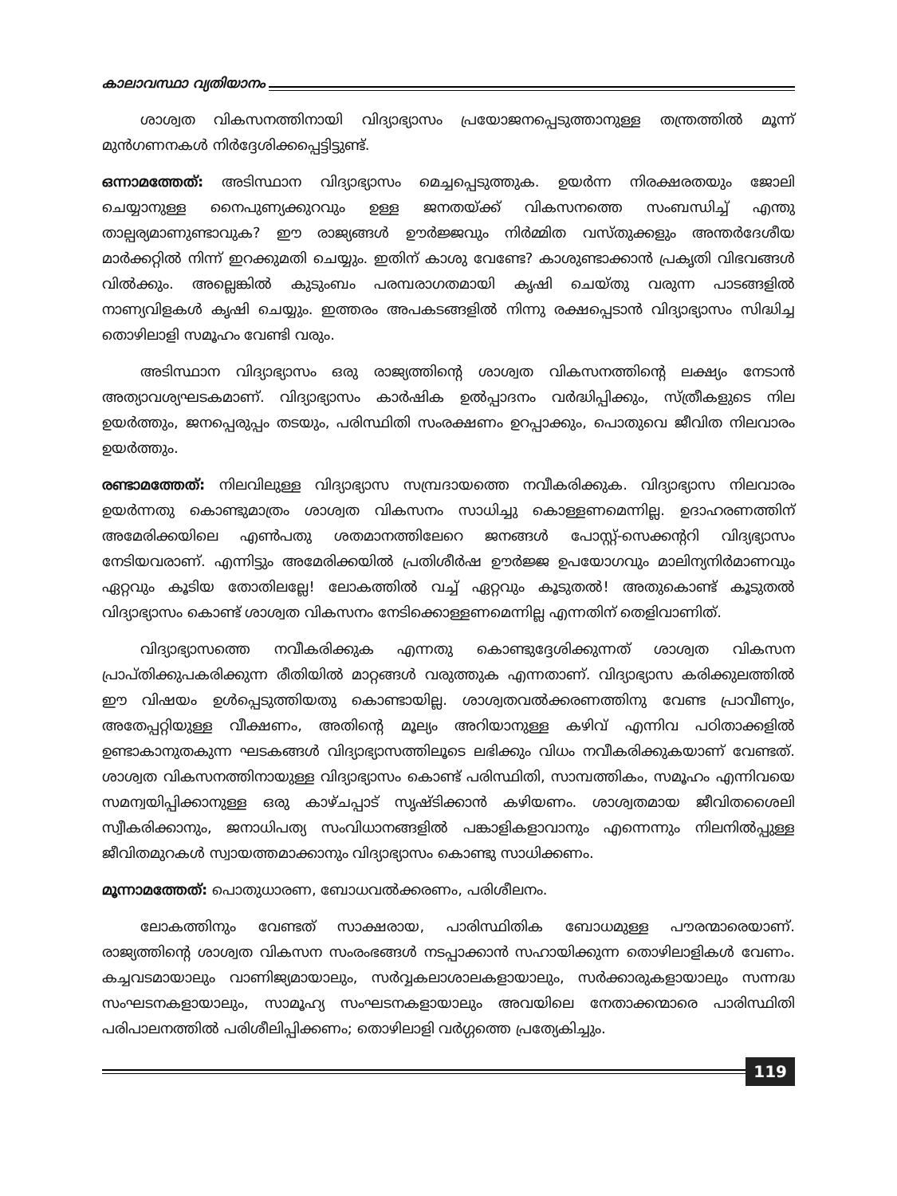കാലാവസ്ഥാ വ്യതിയാനം
ശാശ്വത വികസനത്തിനായി വിദ്യാഭ്യാസം പ്രയോജനപ്പെടുത്താനുള്ള തന്ത്രത്തിൽ മൂന്ന് മുൻഗണനകൾ നിർദ്ദേശിക്കപ്പെട്ടിട്ടുണ്ട്.
ഒന്നാമത്തേത്: അടിസ്ഥാന വിദ്യാഭ്യാസം മെച്ചപ്പെടുത്തുക. ഉയർന്ന നിരക്ഷരതയും ജോലി ചെയ്യാനുള്ള നൈപുണ്യക്കുറവും ഉള്ള ജനതയ്ക്ക് വികസനത്തെ സംബന്ധിച്ച് എന്തു താല്പര്യമാണുണ്ടാവുക? ഈ രാജ്യങ്ങൾ ഊർജ്ജവും നിർമ്മിത വസ്തുക്കളും അന്തർദേശീയ മാർക്കറ്റിൽ നിന്ന് ഇറക്കുമതി ചെയ്യും. ഇതിന് കാശു വേണ്ടേ? കാശുണ്ടാക്കാൻ പ്രകൃതി വിഭവങ്ങൾ വിൽക്കും. അല്ലെങ്കിൽ കുടുംബം പരമ്പരാഗതമായി കൃഷി ചെയ്തു വരുന്ന പാടങ്ങളിൽ നാണ്യവിളകൾ കൃഷി ചെയ്യും. ഇത്തരം അപകടങ്ങളിൽ നിന്നു രക്ഷപ്പെടാൻ വിദ്യാഭ്യാസം സിദ്ധിച്ച തൊഴിലാളി സമൂഹം വേണ്ടി വരും.
അടിസ്ഥാന വിദ്യാഭ്യാസം ഒരു രാജ്യത്തിന്റെ ശാശ്വത വികസനത്തിന്റെ ലക്ഷ്യം നേടാൻ അത്യാവശ്യഘടകമാണ്. വിദ്യാഭ്യാസം കാർഷിക ഉൽപ്പാദനം വർദ്ധിപ്പിക്കും, സ്ത്രീകളുടെ നില ഉയർത്തും, ജനപ്പെരുപ്പം തടയും, പരിസ്ഥിതി സംരക്ഷണം ഉറപ്പാക്കും, പൊതുവെ ജീവിത നിലവാരം ഉയർത്തും.
രണ്ടാമത്തേത്: നിലവിലുള്ള വിദ്യാഭ്യാസ സമ്പ്രദായത്തെ നവീകരിക്കുക. വിദ്യാഭ്യാസ നിലവാരം ഉയർന്നതു കൊണ്ടുമാത്രം ശാശ്വത വികസനം സാധിച്ചു കൊള്ളണമെന്നില്ല. ഉദാഹരണത്തിന് അമേരിക്കയിലെ എൺപതു ശതമാനത്തിലേറെ ജനങ്ങൾ പോസ്റ്റ്-സെക്കന്ററി വിദ്യഭ്യാസം നേടിയവരാണ്. എന്നിട്ടും അമേരിക്കയിൽ പ്രതിശീർഷ ഊർജ്ജ ഉപയോഗവും മാലിന്യനിർമാണവും ഏറ്റവും കൂടിയ തോതിലല്ലേ! ലോകത്തിൽ വച്ച് ഏറ്റവും കൂടുതൽ! അതുകൊണ്ട് കൂടുതൽ വിദ്യാഭ്യാസം കൊണ്ട് ശാശ്വത വികസനം നേടിക്കൊള്ളണമെന്നില്ല എന്നതിന് തെളിവാണിത്.
വിദ്യാഭ്യാസത്തെ നവീകരിക്കുക എന്നതു കൊണ്ടുദ്ദേശിക്കുന്നത് ശാശ്വത വികസന പ്രാപ്തിക്കുപകരിക്കുന്ന രീതിയിൽ മാറ്റങ്ങൾ വരുത്തുക എന്നതാണ്. വിദ്യാഭ്യാസ കരിക്കുലത്തിൽ ഈ വിഷയം ഉൾപ്പെടുത്തിയതു കൊണ്ടായില്ല. ശാശ്വതവൽക്കരണത്തിനു വേണ്ട പ്രാവീണ്യം, അതേപ്പറ്റിയുള്ള വീക്ഷണം, അതിന്റെ മൂല്യം അറിയാനുള്ള കഴിവ് എന്നിവ പഠിതാക്കളിൽ ഉണ്ടാകാനുതകുന്ന ഘടകങ്ങൾ വിദ്യാഭ്യാസത്തിലൂടെ ലഭിക്കും വിധം നവീകരിക്കുകയാണ് വേണ്ടത്. ശാശ്വത വികസനത്തിനായുള്ള വിദ്യാഭ്യാസം കൊണ്ട് പരിസ്ഥിതി, സാമ്പത്തികം, സമൂഹം എന്നിവയെ സമന്വയിപ്പിക്കാനുള്ള ഒരു കാഴ്ചപ്പാട് സൃഷ്ടിക്കാൻ കഴിയണം. ശാശ്വതമായ ജീവിതശൈലി സ്വീകരിക്കാനും, ജനാധിപത്യ സംവിധാനങ്ങളിൽ പങ്കാളികളാവാനും എന്നെന്നും നിലനിൽപ്പുള്ള ജീവിതമുറകൾ സ്വായത്തമാക്കാനും വിദ്യാഭ്യാസം കൊണ്ടു സാധിക്കണം.
മൂന്നാമത്തേത്: പൊതുധാരണ, ബോധവൽക്കരണം, പരിശീലനം.
ലോകത്തിനും വേണ്ടത് സാക്ഷരായ, പാരിസ്ഥിതിക ബോധമുള്ള പൗരന്മാരെയാണ്. രാജ്യത്തിന്റെ ശാശ്വത വികസന സംരംഭങ്ങൾ നടപ്പാക്കാൻ സഹായിക്കുന്ന തൊഴിലാളികൾ വേണം. കച്ചവടമായാലും വാണിജ്യമായാലും, സർവ്വകലാശാലകളായാലും, സർക്കാരുകളായാലും സന്നദ്ധ സംഘടനകളായാലും, സാമൂഹ്യ സംഘടനകളായാലും അവയിലെ നേതാക്കന്മാരെ പാരിസ്ഥിതി പരിപാലനത്തിൽ പരിശീലിപ്പിക്കണം; തൊഴിലാളി വർഗ്ഗത്തെ പ്രത്യേകിച്ചും.
119